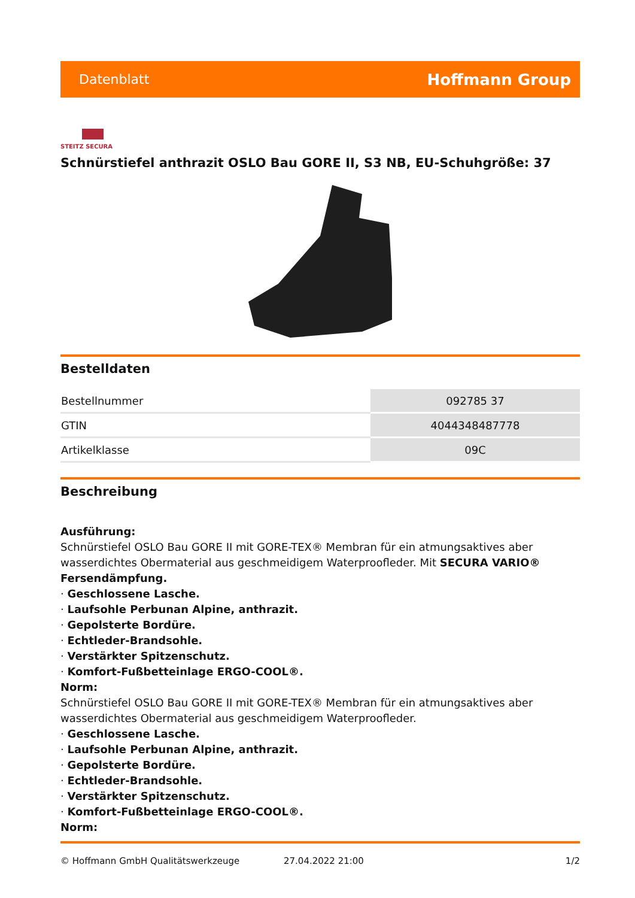Datenblatt Hoffmann Group
STEITZ SECURA
Schnürstiefel anthrazit OSLO Bau GORE II, S3 NB, EU-Schuhgröße: 37
Bestelldaten
| Bestellnummer | 092785 37 |
| GTIN | 4044348487778 |
| Artikelklasse | 09C |
Beschreibung
Ausführung:
Schnürstiefel OSLO Bau GORE II mit GORE-TEX® Membran für ein atmungsaktives aber wasserdichtes Obermaterial aus geschmeidigem Waterproofleder. Mit SECURA VARIO® Fersendämpfung.
· Geschlossene Lasche.
· Laufsohle Perbunan Alpine, anthrazit.
· Gepolsterte Bordüre.
· Echtleder-Brandsohle.
· Verstärkter Spitzenschutz.
· Komfort-Fußbetteinlage ERGO-COOL®.
Norm:
Schnürstiefel OSLO Bau GORE II mit GORE-TEX® Membran für ein atmungsaktives aber wasserdichtes Obermaterial aus geschmeidigem Waterproofleder.
· Geschlossene Lasche.
· Laufsohle Perbunan Alpine, anthrazit.
· Gepolsterte Bordüre.
· Echtleder-Brandsohle.
· Verstärkter Spitzenschutz.
· Komfort-Fußbetteinlage ERGO-COOL®.
Norm:
© Hoffmann GmbH Qualitätswerkzeuge 27.04.2022 21:00 1/2